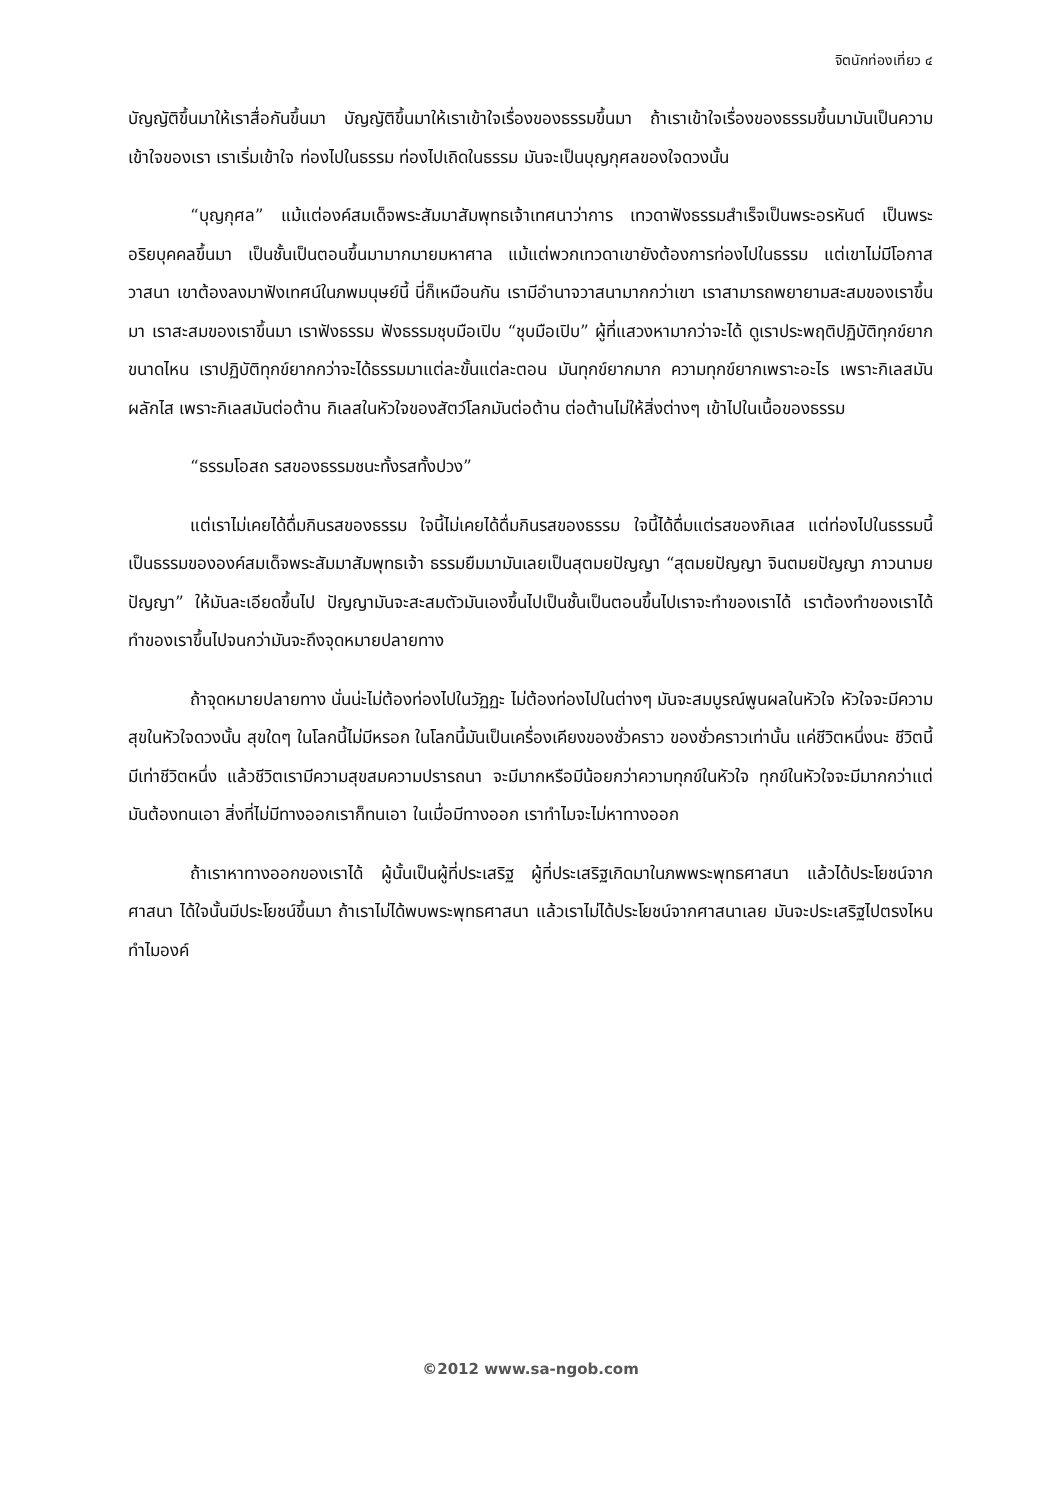จิตนักท่องเที่ยว ๔
บัญญัติขึ้นมาให้เราสื่อกันขึ้นมา บัญญัติขึ้นมาให้เราเข้าใจเรื่องของธรรมขึ้นมา ถ้าเราเข้าใจเรื่องของธรรมขึ้นมามันเป็นความเข้าใจของเรา เราเริ่มเข้าใจ ท่องไปในธรรม ท่องไปเถิดในธรรม มันจะเป็นบุญกุศลของใจดวงนั้น
“บุญกุศล” แม้แต่องค์สมเด็จพระสัมมาสัมพุทธเจ้าเทศนาว่าการ เทวดาฟังธรรมสำเร็จเป็นพระอรหันต์ เป็นพระอริยบุคคลขึ้นมา เป็นชั้นเป็นตอนขึ้นมามากมายมหาศาล แม้แต่พวกเทวดาเขายังต้องการท่องไปในธรรม แต่เขาไม่มีโอกาสวาสนา เขาต้องลงมาฟังเทศน์ในภพมนุษย์นี้ นี่ก็เหมือนกัน เรามีอำนาจวาสนามากกว่าเขา เราสามารถพยายามสะสมของเราขึ้นมา เราสะสมของเราขึ้นมา เราฟังธรรม ฟังธรรมชุบมือเปิบ “ชุบมือเปิบ” ผู้ที่แสวงหามากว่าจะได้ ดูเราประพฤติปฏิบัติทุกข์ยากขนาดไหน เราปฏิบัติทุกข์ยากกว่าจะได้ธรรมมาแต่ละขั้นแต่ละตอน มันทุกข์ยากมาก ความทุกข์ยากเพราะอะไร เพราะกิเลสมันผลักไส เพราะกิเลสมันต่อต้าน กิเลสในหัวใจของสัตว์โลกมันต่อต้าน ต่อต้านไม่ให้สิ่งต่างๆ เข้าไปในเนื้อของธรรม
“ธรรมโอสถ รสของธรรมชนะทั้งรสทั้งปวง”
แต่เราไม่เคยได้ดื่มกินรสของธรรม ใจนี้ไม่เคยได้ดื่มกินรสของธรรม ใจนี้ได้ดื่มแต่รสของกิเลส แต่ท่องไปในธรรมนี้เป็นธรรมขององค์สมเด็จพระสัมมาสัมพุทธเจ้า ธรรมยืมมามันเลยเป็นสุตมยปัญญา “สุตมยปัญญา จินตมยปัญญา ภาวนามยปัญญา” ให้มันละเอียดขึ้นไป ปัญญามันจะสะสมตัวมันเองขึ้นไปเป็นชั้นเป็นตอนขึ้นไปเราจะทำของเราได้ เราต้องทำของเราได้ ทำของเราขึ้นไปจนกว่ามันจะถึงจุดหมายปลายทาง
ถ้าจุดหมายปลายทาง นั่นน่ะไม่ต้องท่องไปในวัฏฏะ ไม่ต้องท่องไปในต่างๆ มันจะสมบูรณ์พูนผลในหัวใจ หัวใจจะมีความสุขในหัวใจดวงนั้น สุขใดๆ ในโลกนี้ไม่มีหรอก ในโลกนี้มันเป็นเครื่องเคียงของชั่วคราว ของชั่วคราวเท่านั้น แค่ชีวิตหนึ่งนะ ชีวิตนี้มีเท่าชีวิตหนึ่ง แล้วชีวิตเรามีความสุขสมความปรารถนา จะมีมากหรือมีน้อยกว่าความทุกข์ในหัวใจ ทุกข์ในหัวใจจะมีมากกว่าแต่มันต้องทนเอา สิ่งที่ไม่มีทางออกเราก็ทนเอา ในเมื่อมีทางออก เราทำไมจะไม่หาทางออก
ถ้าเราหาทางออกของเราได้ ผู้นั้นเป็นผู้ที่ประเสริฐ ผู้ที่ประเสริฐเกิดมาในภพพระพุทธศาสนา แล้วได้ประโยชน์จากศาสนา ได้ใจนั้นมีประโยชน์ขึ้นมา ถ้าเราไม่ได้พบพระพุทธศาสนา แล้วเราไม่ได้ประโยชน์จากศาสนาเลย มันจะประเสริฐไปตรงไหน ทำไมองค์
©2012 www.sa-ngob.com